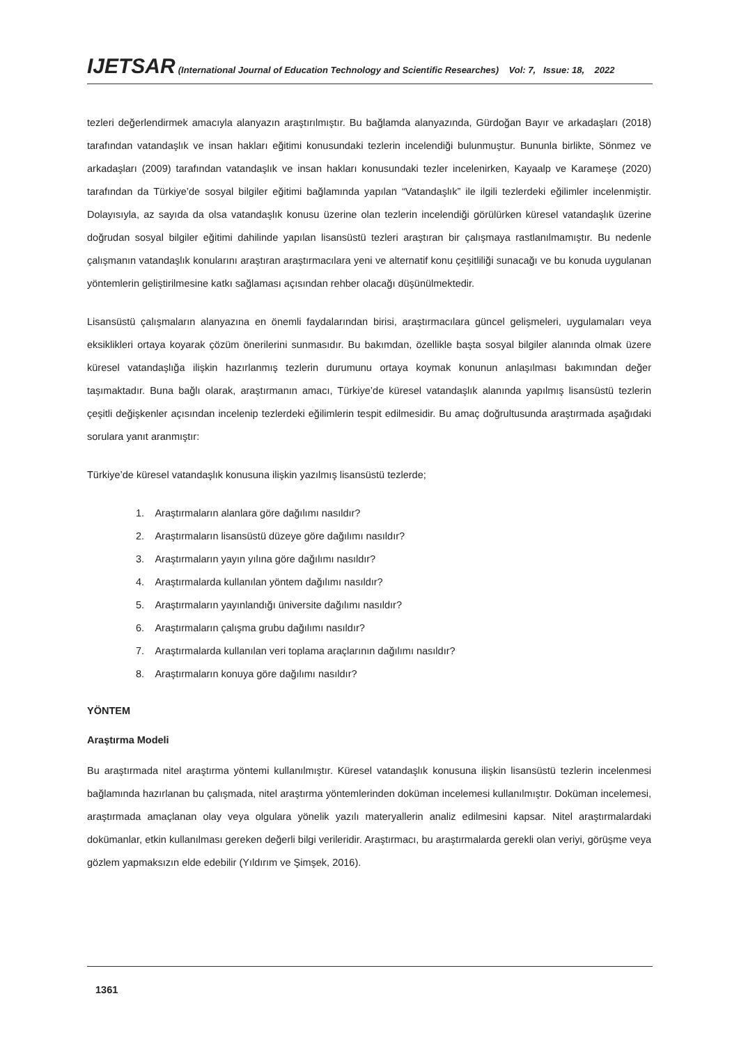IJETSAR (International Journal of Education Technology and Scientific Researches) Vol: 7, Issue: 18, 2022
tezleri değerlendirmek amacıyla alanyazın araştırılmıştır. Bu bağlamda alanyazında, Gürdoğan Bayır ve arkadaşları (2018) tarafından vatandaşlık ve insan hakları eğitimi konusundaki tezlerin incelendiği bulunmuştur. Bununla birlikte, Sönmez ve arkadaşları (2009) tarafından vatandaşlık ve insan hakları konusundaki tezler incelenirken, Kayaalp ve Karameşe (2020) tarafından da Türkiye’de sosyal bilgiler eğitimi bağlamında yapılan “Vatandaşlık” ile ilgili tezlerdeki eğilimler incelenmiştir. Dolayısıyla, az sayıda da olsa vatandaşlık konusu üzerine olan tezlerin incelendiği görülürken küresel vatandaşlık üzerine doğrudan sosyal bilgiler eğitimi dahilinde yapılan lisansüstü tezleri araştıran bir çalışmaya rastlanılmamıştır. Bu nedenle çalışmanın vatandaşlık konularını araştıran araştırmacılara yeni ve alternatif konu çeşitliliği sunacağı ve bu konuda uygulanan yöntemlerin geliştirilmesine katkı sağlaması açısından rehber olacağı düşünülmektedir.
Lisansüstü çalışmaların alanyazına en önemli faydalarından birisi, araştırmacılara güncel gelişmeleri, uygulamaları veya eksiklikleri ortaya koyarak çözüm önerilerini sunmasıdır. Bu bakımdan, özellikle başta sosyal bilgiler alanında olmak üzere küresel vatandaşlığa ilişkin hazırlanmış tezlerin durumunu ortaya koymak konunun anlaşılması bakımından değer taşımaktadır. Buna bağlı olarak, araştırmanın amacı, Türkiye’de küresel vatandaşlık alanında yapılmış lisansüstü tezlerin çeşitli değişkenler açısından incelenip tezlerdeki eğilimlerin tespit edilmesidir. Bu amaç doğrultusunda araştırmada aşağıdaki sorulara yanıt aranmıştır:
Türkiye’de küresel vatandaşlık konusuna ilişkin yazılmış lisansüstü tezlerde;
1. Araştırmaların alanlara göre dağılımı nasıldır?
2. Araştırmaların lisansüstü düzeye göre dağılımı nasıldır?
3. Araştırmaların yayın yılına göre dağılımı nasıldır?
4. Araştırmalarda kullanılan yöntem dağılımı nasıldır?
5. Araştırmaların yayınlandığı üniversite dağılımı nasıldır?
6. Araştırmaların çalışma grubu dağılımı nasıldır?
7. Araştırmalarda kullanılan veri toplama araçlarının dağılımı nasıldır?
8. Araştırmaların konuya göre dağılımı nasıldır?
YÖNTEM
Araştırma Modeli
Bu araştırmada nitel araştırma yöntemi kullanılmıştır. Küresel vatandaşlık konusuna ilişkin lisansüstü tezlerin incelenmesi bağlamında hazırlanan bu çalışmada, nitel araştırma yöntemlerinden doküman incelemesi kullanılmıştır. Doküman incelemesi, araştırmada amaçlanan olay veya olgulara yönelik yazılı materyallerin analiz edilmesini kapsar. Nitel araştırmalardaki dokümanlar, etkin kullanılması gereken değerli bilgi verileridir. Araştırmacı, bu araştırmalarda gerekli olan veriyi, görüşme veya gözlem yapmaksızın elde edebilir (Yıldırım ve Şimşek, 2016).
1361